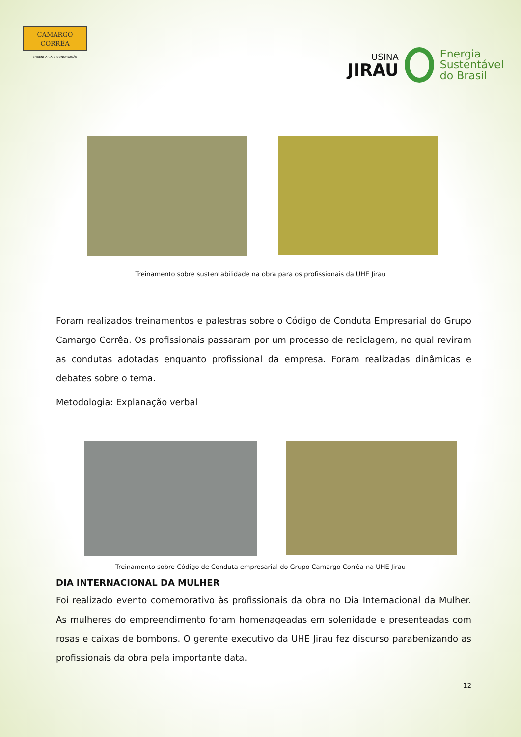CAMARGO
CORRÊA
ENGENHARIA & CONSTRUÇÃO
USINA
JIRAU
Energia
Sustentável
do Brasil
Treinamento sobre sustentabilidade na obra para os profissionais da UHE Jirau
Foram realizados treinamentos e palestras sobre o Código de Conduta Empresarial do Grupo Camargo Corrêa. Os profissionais passaram por um processo de reciclagem, no qual reviram as condutas adotadas enquanto profissional da empresa. Foram realizadas dinâmicas e debates sobre o tema.
Metodologia: Explanação verbal
Treinamento sobre Código de Conduta empresarial do Grupo Camargo Corrêa na UHE Jirau
DIA INTERNACIONAL DA MULHER
Foi realizado evento comemorativo às profissionais da obra no Dia Internacional da Mulher. As mulheres do empreendimento foram homenageadas em solenidade e presenteadas com rosas e caixas de bombons. O gerente executivo da UHE Jirau fez discurso parabenizando as profissionais da obra pela importante data.
12